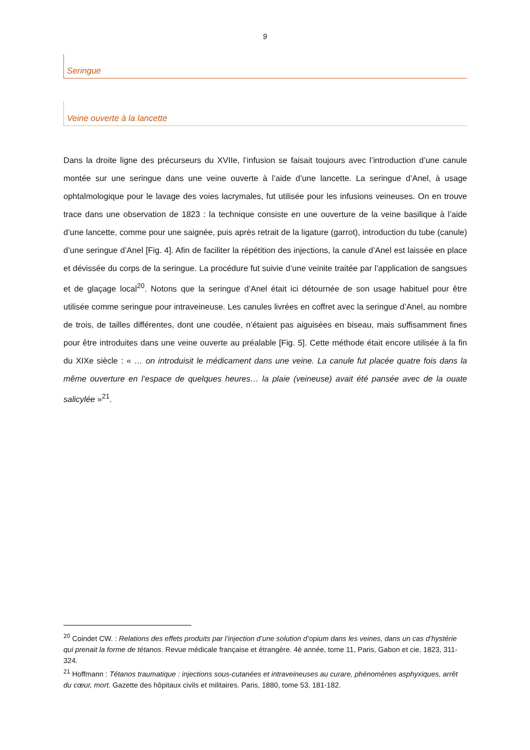9
Seringue
Veine ouverte à la lancette
Dans la droite ligne des précurseurs du XVIIe, l’infusion se faisait toujours avec l’introduction d’une canule montée sur une seringue dans une veine ouverte à l’aide d’une lancette. La seringue d’Anel, à usage ophtalmologique pour le lavage des voies lacrymales, fut utilisée pour les infusions veineuses. On en trouve trace dans une observation de 1823 : la technique consiste en une ouverture de la veine basilique à l’aide d’une lancette, comme pour une saignée, puis après retrait de la ligature (garrot), introduction du tube (canule) d’une seringue d’Anel [Fig. 4]. Afin de faciliter la répétition des injections, la canule d’Anel est laissée en place et dévissée du corps de la seringue. La procédure fut suivie d’une veinite traitée par l’application de sangsues et de glaçage local<sup>20</sup>. Notons que la seringue d’Anel était ici détournée de son usage habituel pour être utilisée comme seringue pour intraveineuse. Les canules livrées en coffret avec la seringue d’Anel, au nombre de trois, de tailles différentes, dont une coudée, n’étaient pas aiguisées en biseau, mais suffisamment fines pour être introduites dans une veine ouverte au préalable [Fig. 5]. Cette méthode était encore utilisée à la fin du XIXe siècle : « … on introduisit le médicament dans une veine. La canule fut placée quatre fois dans la même ouverture en l’espace de quelques heures… la plaie (veineuse) avait été pansée avec de la ouate salicylée »<sup>21</sup>.
<sup>20</sup> Coindet CW. : Relations des effets produits par l’injection d’une solution d’opium dans les veines, dans un cas d’hystérie qui prenait la forme de tétanos. Revue médicale française et étrangère. 4è année, tome 11, Paris, Gabon et cie, 1823, 311-324.
<sup>21</sup> Hoffmann : Tétanos traumatique : injections sous-cutanées et intraveineuses au curare, phénomènes asphyxiques, arrêt du cœur, mort. Gazette des hôpitaux civils et militaires. Paris, 1880, tome 53, 181-182.